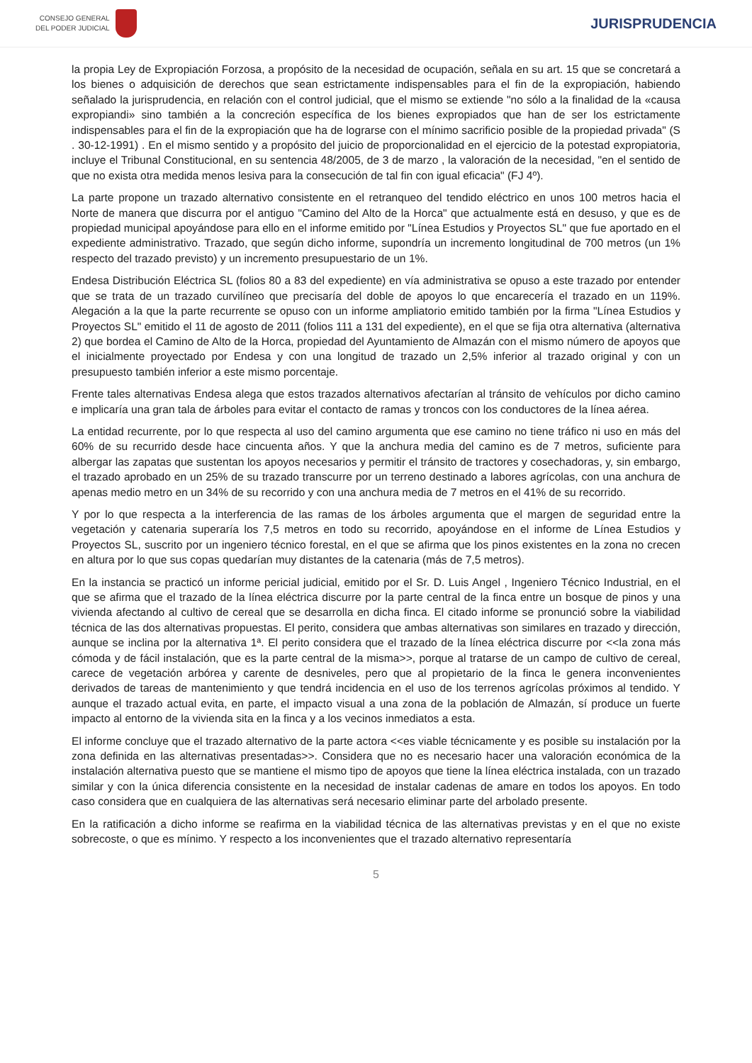CONSEJO GENERAL
DEL PODER JUDICIAL
JURISPRUDENCIA
la propia Ley de Expropiación Forzosa, a propósito de la necesidad de ocupación, señala en su art. 15 que se concretará a los bienes o adquisición de derechos que sean estrictamente indispensables para el fin de la expropiación, habiendo señalado la jurisprudencia, en relación con el control judicial, que el mismo se extiende "no sólo a la finalidad de la «causa expropiandi» sino también a la concreción específica de los bienes expropiados que han de ser los estrictamente indispensables para el fin de la expropiación que ha de lograrse con el mínimo sacrificio posible de la propiedad privada" (S . 30-12-1991) . En el mismo sentido y a propósito del juicio de proporcionalidad en el ejercicio de la potestad expropiatoria, incluye el Tribunal Constitucional, en su sentencia 48/2005, de 3 de marzo , la valoración de la necesidad, "en el sentido de que no exista otra medida menos lesiva para la consecución de tal fin con igual eficacia" (FJ 4º).
La parte propone un trazado alternativo consistente en el retranqueo del tendido eléctrico en unos 100 metros hacia el Norte de manera que discurra por el antiguo "Camino del Alto de la Horca" que actualmente está en desuso, y que es de propiedad municipal apoyándose para ello en el informe emitido por "Línea Estudios y Proyectos SL" que fue aportado en el expediente administrativo. Trazado, que según dicho informe, supondría un incremento longitudinal de 700 metros (un 1% respecto del trazado previsto) y un incremento presupuestario de un 1%.
Endesa Distribución Eléctrica SL (folios 80 a 83 del expediente) en vía administrativa se opuso a este trazado por entender que se trata de un trazado curvilíneo que precisaría del doble de apoyos lo que encarecería el trazado en un 119%. Alegación a la que la parte recurrente se opuso con un informe ampliatorio emitido también por la firma "Línea Estudios y Proyectos SL" emitido el 11 de agosto de 2011 (folios 111 a 131 del expediente), en el que se fija otra alternativa (alternativa 2) que bordea el Camino de Alto de la Horca, propiedad del Ayuntamiento de Almazán con el mismo número de apoyos que el inicialmente proyectado por Endesa y con una longitud de trazado un 2,5% inferior al trazado original y con un presupuesto también inferior a este mismo porcentaje.
Frente tales alternativas Endesa alega que estos trazados alternativos afectarían al tránsito de vehículos por dicho camino e implicaría una gran tala de árboles para evitar el contacto de ramas y troncos con los conductores de la línea aérea.
La entidad recurrente, por lo que respecta al uso del camino argumenta que ese camino no tiene tráfico ni uso en más del 60% de su recurrido desde hace cincuenta años. Y que la anchura media del camino es de 7 metros, suficiente para albergar las zapatas que sustentan los apoyos necesarios y permitir el tránsito de tractores y cosechadoras, y, sin embargo, el trazado aprobado en un 25% de su trazado transcurre por un terreno destinado a labores agrícolas, con una anchura de apenas medio metro en un 34% de su recorrido y con una anchura media de 7 metros en el 41% de su recorrido.
Y por lo que respecta a la interferencia de las ramas de los árboles argumenta que el margen de seguridad entre la vegetación y catenaria superaría los 7,5 metros en todo su recorrido, apoyándose en el informe de Línea Estudios y Proyectos SL, suscrito por un ingeniero técnico forestal, en el que se afirma que los pinos existentes en la zona no crecen en altura por lo que sus copas quedarían muy distantes de la catenaria (más de 7,5 metros).
En la instancia se practicó un informe pericial judicial, emitido por el Sr. D. Luis Angel , Ingeniero Técnico Industrial, en el que se afirma que el trazado de la línea eléctrica discurre por la parte central de la finca entre un bosque de pinos y una vivienda afectando al cultivo de cereal que se desarrolla en dicha finca. El citado informe se pronunció sobre la viabilidad técnica de las dos alternativas propuestas. El perito, considera que ambas alternativas son similares en trazado y dirección, aunque se inclina por la alternativa 1ª. El perito considera que el trazado de la línea eléctrica discurre por <<la zona más cómoda y de fácil instalación, que es la parte central de la misma>>, porque al tratarse de un campo de cultivo de cereal, carece de vegetación arbórea y carente de desniveles, pero que al propietario de la finca le genera inconvenientes derivados de tareas de mantenimiento y que tendrá incidencia en el uso de los terrenos agrícolas próximos al tendido. Y aunque el trazado actual evita, en parte, el impacto visual a una zona de la población de Almazán, sí produce un fuerte impacto al entorno de la vivienda sita en la finca y a los vecinos inmediatos a esta.
El informe concluye que el trazado alternativo de la parte actora <<es viable técnicamente y es posible su instalación por la zona definida en las alternativas presentadas>>. Considera que no es necesario hacer una valoración económica de la instalación alternativa puesto que se mantiene el mismo tipo de apoyos que tiene la línea eléctrica instalada, con un trazado similar y con la única diferencia consistente en la necesidad de instalar cadenas de amare en todos los apoyos. En todo caso considera que en cualquiera de las alternativas será necesario eliminar parte del arbolado presente.
En la ratificación a dicho informe se reafirma en la viabilidad técnica de las alternativas previstas y en el que no existe sobrecoste, o que es mínimo. Y respecto a los inconvenientes que el trazado alternativo representaría
5